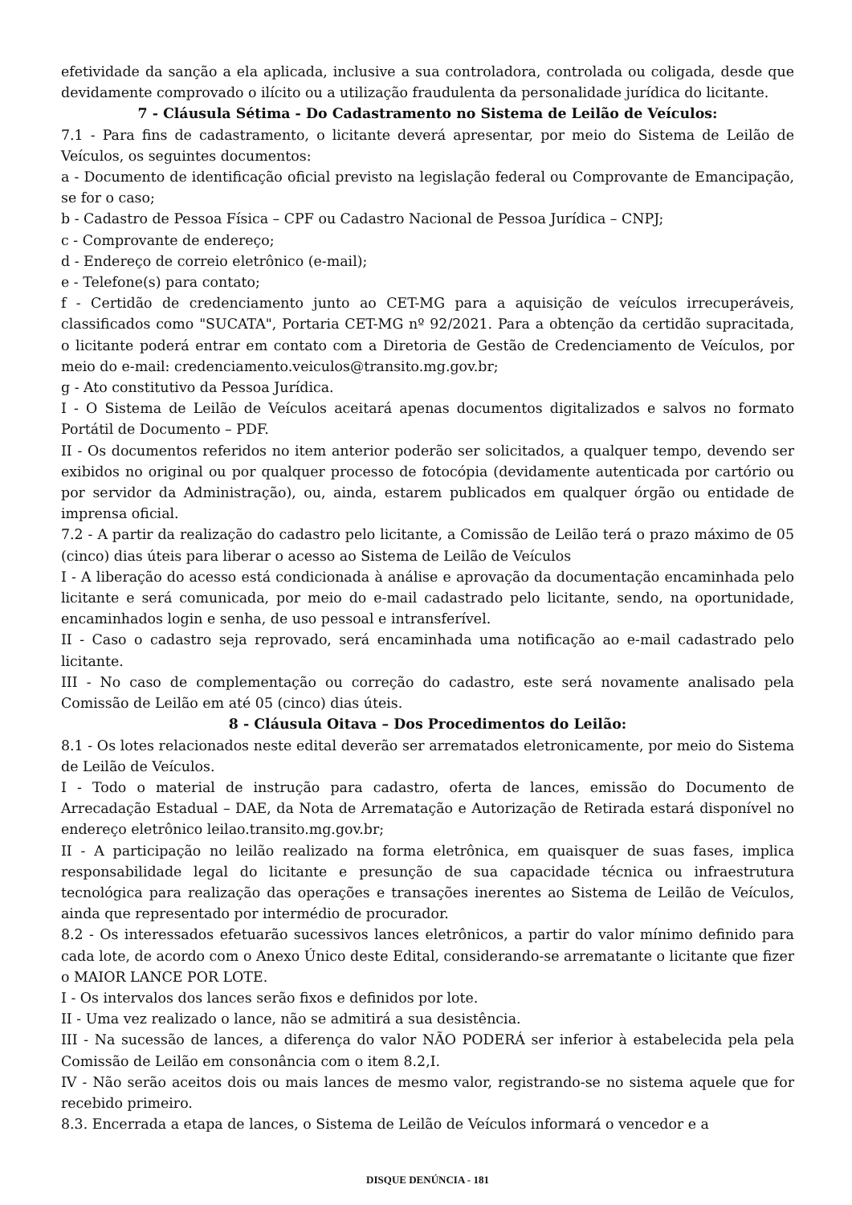efetividade da sanção a ela aplicada, inclusive a sua controladora, controlada ou coligada, desde que devidamente comprovado o ilícito ou a utilização fraudulenta da personalidade jurídica do licitante.
7 - Cláusula Sétima - Do Cadastramento no Sistema de Leilão de Veículos:
7.1 - Para fins de cadastramento, o licitante deverá apresentar, por meio do Sistema de Leilão de Veículos, os seguintes documentos:
a - Documento de identificação oficial previsto na legislação federal ou Comprovante de Emancipação, se for o caso;
b - Cadastro de Pessoa Física – CPF ou Cadastro Nacional de Pessoa Jurídica – CNPJ;
c - Comprovante de endereço;
d - Endereço de correio eletrônico (e-mail);
e - Telefone(s) para contato;
f - Certidão de credenciamento junto ao CET-MG para a aquisição de veículos irrecuperáveis, classificados como "SUCATA", Portaria CET-MG nº 92/2021. Para a obtenção da certidão supracitada, o licitante poderá entrar em contato com a Diretoria de Gestão de Credenciamento de Veículos, por meio do e-mail: credenciamento.veiculos@transito.mg.gov.br;
g - Ato constitutivo da Pessoa Jurídica.
I - O Sistema de Leilão de Veículos aceitará apenas documentos digitalizados e salvos no formato Portátil de Documento – PDF.
II - Os documentos referidos no item anterior poderão ser solicitados, a qualquer tempo, devendo ser exibidos no original ou por qualquer processo de fotocópia (devidamente autenticada por cartório ou por servidor da Administração), ou, ainda, estarem publicados em qualquer órgão ou entidade de imprensa oficial.
7.2 - A partir da realização do cadastro pelo licitante, a Comissão de Leilão terá o prazo máximo de 05 (cinco) dias úteis para liberar o acesso ao Sistema de Leilão de Veículos
I - A liberação do acesso está condicionada à análise e aprovação da documentação encaminhada pelo licitante e será comunicada, por meio do e-mail cadastrado pelo licitante, sendo, na oportunidade, encaminhados login e senha, de uso pessoal e intransferível.
II - Caso o cadastro seja reprovado, será encaminhada uma notificação ao e-mail cadastrado pelo licitante.
III - No caso de complementação ou correção do cadastro, este será novamente analisado pela Comissão de Leilão em até 05 (cinco) dias úteis.
8 - Cláusula Oitava – Dos Procedimentos do Leilão:
8.1 - Os lotes relacionados neste edital deverão ser arrematados eletronicamente, por meio do Sistema de Leilão de Veículos.
I - Todo o material de instrução para cadastro, oferta de lances, emissão do Documento de Arrecadação Estadual – DAE, da Nota de Arrematação e Autorização de Retirada estará disponível no endereço eletrônico leilao.transito.mg.gov.br;
II - A participação no leilão realizado na forma eletrônica, em quaisquer de suas fases, implica responsabilidade legal do licitante e presunção de sua capacidade técnica ou infraestrutura tecnológica para realização das operações e transações inerentes ao Sistema de Leilão de Veículos, ainda que representado por intermédio de procurador.
8.2 - Os interessados efetuarão sucessivos lances eletrônicos, a partir do valor mínimo definido para cada lote, de acordo com o Anexo Único deste Edital, considerando-se arrematante o licitante que fizer o MAIOR LANCE POR LOTE.
I - Os intervalos dos lances serão fixos e definidos por lote.
II - Uma vez realizado o lance, não se admitirá a sua desistência.
III - Na sucessão de lances, a diferença do valor NÃO PODERÁ ser inferior à estabelecida pela pela Comissão de Leilão em consonância com o item 8.2,I.
IV - Não serão aceitos dois ou mais lances de mesmo valor, registrando-se no sistema aquele que for recebido primeiro.
8.3. Encerrada a etapa de lances, o Sistema de Leilão de Veículos informará o vencedor e a
DISQUE DENÚNCIA - 181